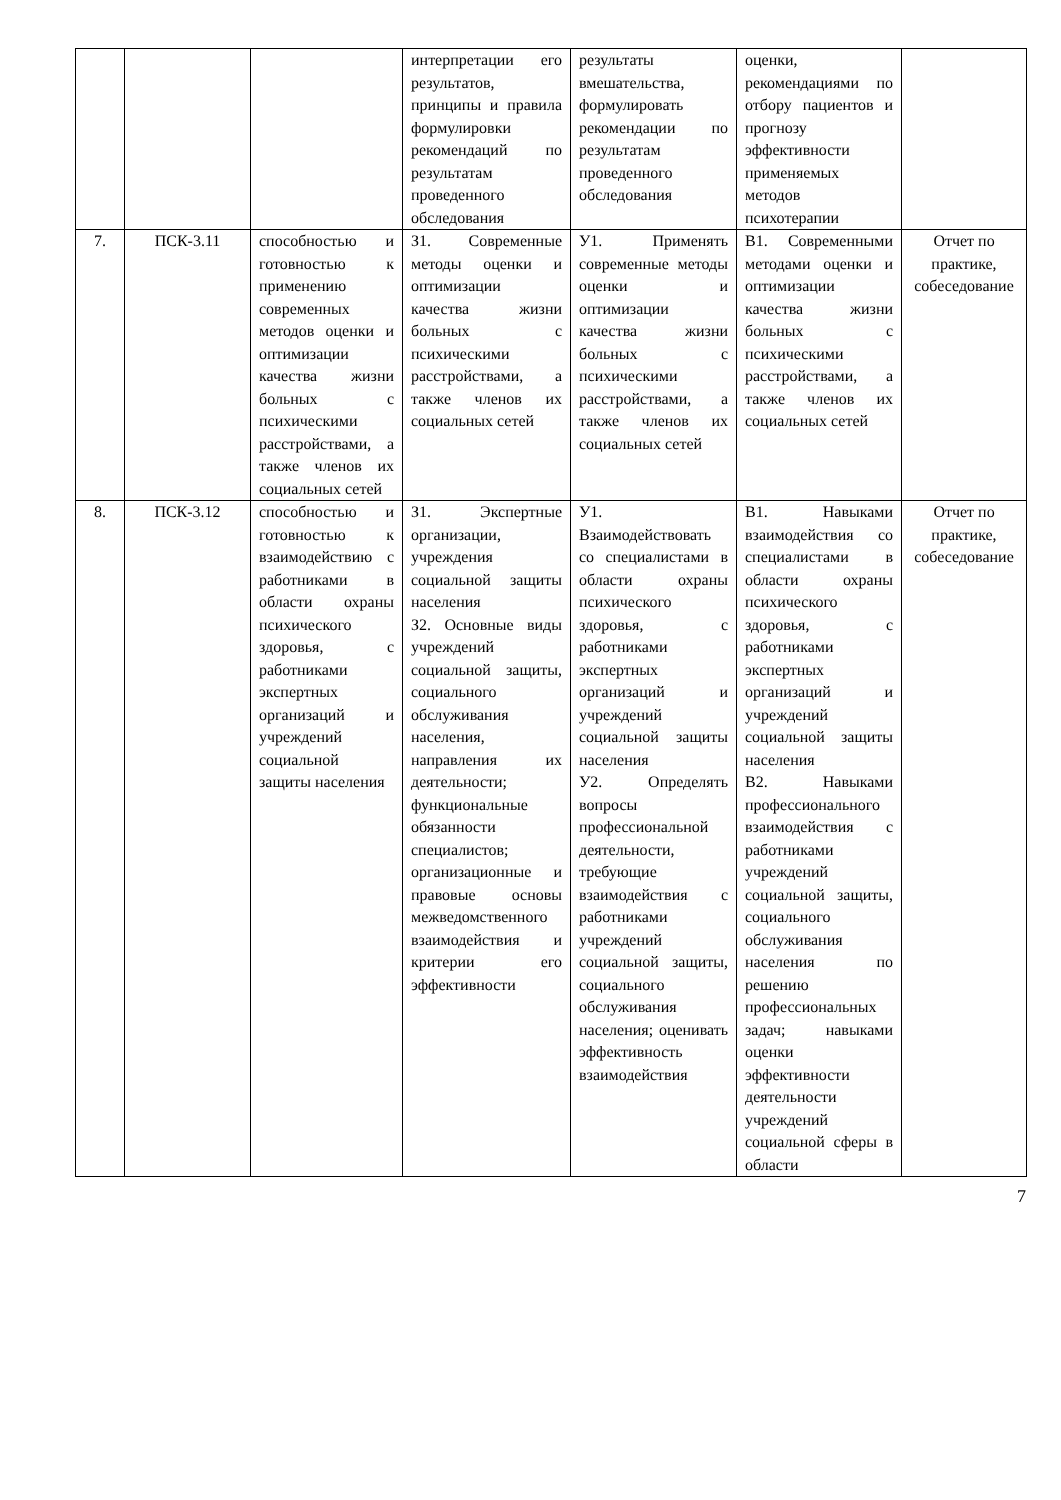| | | | интерпретации его результатов, принципы и правила формулировки рекомендаций по результатам проведенного обследования | результаты вмешательства, формулировать рекомендации по результатам проведенного обследования | оценки, рекомендациями по отбору пациентов и прогнозу эффективности применяемых методов психотерапии | |
| 7. | ПСК-3.11 | способностью и готовностью к применению современных методов оценки и оптимизации качества жизни больных с психическими расстройствами, а также членов их социальных сетей | З1. Современные методы оценки и оптимизации качества жизни больных с психическими расстройствами, а также членов их социальных сетей | У1. Применять современные методы оценки и оптимизации качества жизни больных с психическими расстройствами, а также членов их социальных сетей | В1. Современными методами оценки и оптимизации качества жизни больных с психическими расстройствами, а также членов их социальных сетей | Отчет по практике, собеседование |
| 8. | ПСК-3.12 | способностью и готовностью к взаимодействию с работниками в области охраны психического здоровья, с работниками экспертных организаций и учреждений социальной защиты населения | З1. Экспертные организации, учреждения социальной защиты населения З2. Основные виды учреждений социальной защиты, социального обслуживания населения, направления их деятельности; функциональные обязанности специалистов; организационные и правовые основы межведомственного взаимодействия и критерии его эффективности | У1. Взаимодействовать со специалистами в области охраны психического здоровья, с работниками экспертных организаций и учреждений социальной защиты населения У2. Определять вопросы профессиональной деятельности, требующие взаимодействия с работниками учреждений социальной защиты, социального обслуживания населения; оценивать эффективность взаимодействия | В1. Навыками взаимодействия со специалистами в области охраны психического здоровья, с работниками экспертных организаций и учреждений социальной защиты населения В2. Навыками профессионального взаимодействия с работниками учреждений социальной защиты, социального обслуживания населения по решению профессиональных задач; навыками оценки эффективности деятельности учреждений социальной сферы в области | Отчет по практике, собеседование |
7